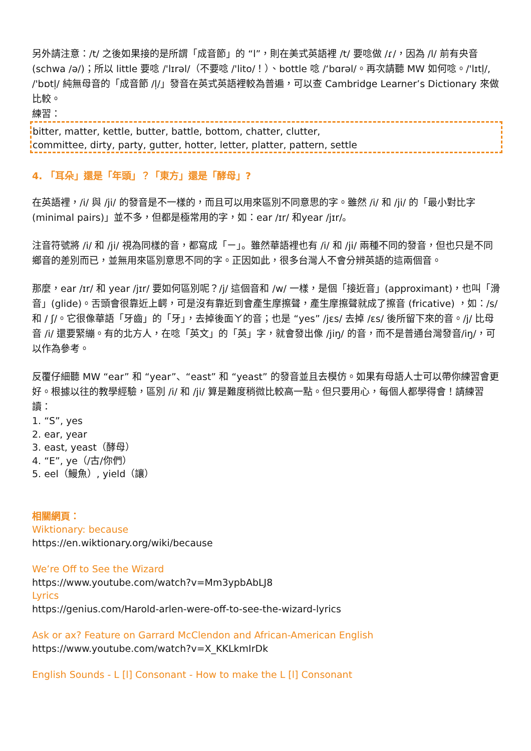另外請注意：/t/ 之後如果接的是所謂「成音節」的 “l”，則在美式英語裡 /t/ 要唸做 /ɾ/，因為 /l/ 前有央音 (schwa /ə/)；所以 little 要唸 /'lɪrəl/（不要唸 /'lito/！）、bottle 唸 /‘bɑrəl/。再次請聽 MW 如何唸。/'lɪtl̩/, /'bɒtl̩/ 純無母音的「成音節 /l̩/」發音在英式英語裡較為普遍，可以查 Cambridge Learner’s Dictionary 來做比較。
練習：
bitter, matter, kettle, butter, battle, bottom, chatter, clutter,
committee, dirty, party, gutter, hotter, letter, platter, pattern, settle
4. 「耳朵」還是「年頭」？「東方」還是「酵母」?
在英語裡，/i/ 與 /ji/ 的發音是不一樣的，而且可以用來區別不同意思的字。雖然 /i/ 和 /ji/ 的「最小對比字 (minimal pairs)」並不多，但都是極常用的字，如：ear /ɪr/ 和year /jɪr/。
注音符號將 /i/ 和 /ji/ 視為同樣的音，都寫成「ㄧ」。雖然華語裡也有 /i/ 和 /ji/ 兩種不同的發音，但也只是不同鄉音的差別而已，並無用來區別意思不同的字。正因如此，很多台灣人不會分辨英語的這兩個音。
那麼，ear /ɪr/ 和 year /jɪr/ 要如何區別呢？/j/ 這個音和 /w/ 一樣，是個「接近音」(approximant)，也叫「滑音」(glide)。舌頭會很靠近上齶，可是沒有靠近到會產生摩擦聲，產生摩擦聲就成了擦音 (fricative) ，如：/s/ 和 / ʃ/。它很像華語「牙齒」的「牙」，去掉後面ㄚ的音；也是 “yes” /jɛs/ 去掉 /ɛs/ 後所留下來的音。/j/ 比母音 /i/ 還要緊繃。有的北方人，在唸「英文」的「英」字，就會發出像 /jiŋ/ 的音，而不是普通台灣發音/iŋ/，可以作為參考。
反覆仔細聽 MW “ear” 和 “year”、“east” 和 “yeast” 的發音並且去模仿。如果有母語人士可以帶你練習會更好。根據以往的教學經驗，區別 /i/ 和 /ji/ 算是難度稍微比較高一點。但只要用心，每個人都學得會！請練習讀：
1. “S”, yes
2. ear, year
3. east, yeast（酵母）
4. “E”, ye（/古/你們）
5. eel（鰻魚）, yield（讓）
相關網頁：
Wiktionary: because
https://en.wiktionary.org/wiki/because
We’re Off to See the Wizard
https://www.youtube.com/watch?v=Mm3ypbAbLJ8
Lyrics
https://genius.com/Harold-arlen-were-off-to-see-the-wizard-lyrics
Ask or ax? Feature on Garrard McClendon and African-American English
https://www.youtube.com/watch?v=X_KKLkmIrDk
English Sounds - L [l] Consonant - How to make the L [l] Consonant